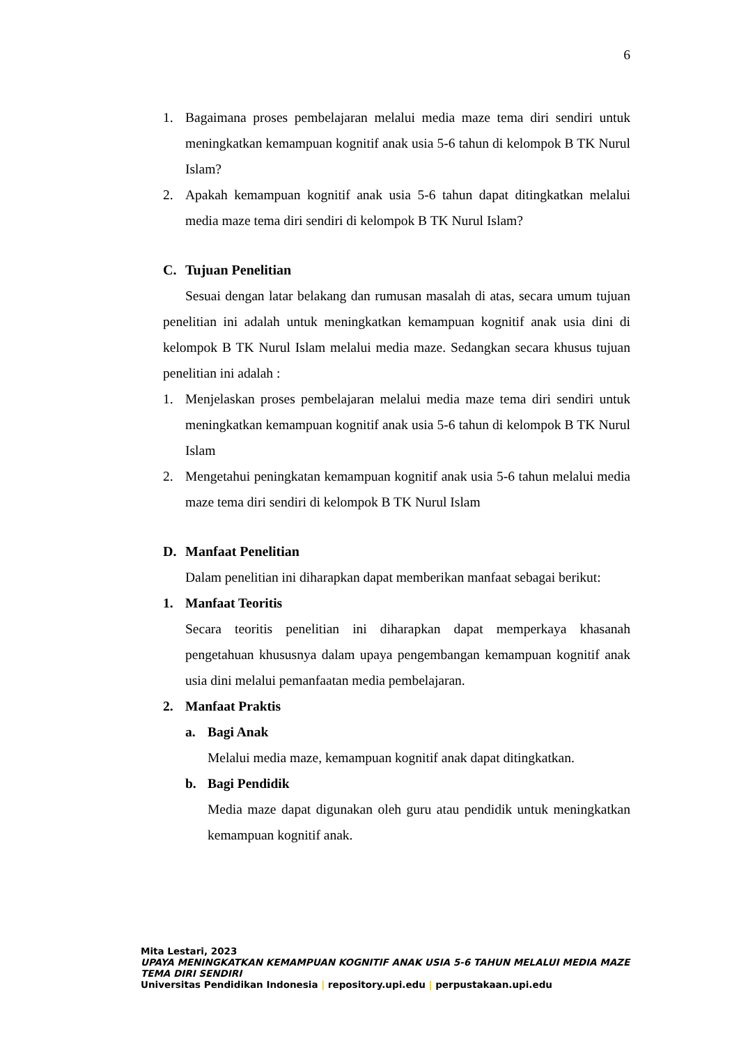6
1. Bagaimana proses pembelajaran melalui media maze tema diri sendiri untuk meningkatkan kemampuan kognitif anak usia 5-6 tahun di kelompok B TK Nurul Islam?
2. Apakah kemampuan kognitif anak usia 5-6 tahun dapat ditingkatkan melalui media maze tema diri sendiri di kelompok B TK Nurul Islam?
C. Tujuan Penelitian
Sesuai dengan latar belakang dan rumusan masalah di atas, secara umum tujuan penelitian ini adalah untuk meningkatkan kemampuan kognitif anak usia dini di kelompok B TK Nurul Islam melalui media maze. Sedangkan secara khusus tujuan penelitian ini adalah :
1. Menjelaskan proses pembelajaran melalui media maze tema diri sendiri untuk meningkatkan kemampuan kognitif anak usia 5-6 tahun di kelompok B TK Nurul Islam
2. Mengetahui peningkatan kemampuan kognitif anak usia 5-6 tahun melalui media maze tema diri sendiri di kelompok B TK Nurul Islam
D. Manfaat Penelitian
Dalam penelitian ini diharapkan dapat memberikan manfaat sebagai berikut:
1. Manfaat Teoritis
Secara teoritis penelitian ini diharapkan dapat memperkaya khasanah pengetahuan khususnya dalam upaya pengembangan kemampuan kognitif anak usia dini melalui pemanfaatan media pembelajaran.
2. Manfaat Praktis
a. Bagi Anak
Melalui media maze, kemampuan kognitif anak dapat ditingkatkan.
b. Bagi Pendidik
Media maze dapat digunakan oleh guru atau pendidik untuk meningkatkan kemampuan kognitif anak.
Mita Lestari, 2023
UPAYA MENINGKATKAN KEMAMPUAN KOGNITIF ANAK USIA 5-6 TAHUN MELALUI MEDIA MAZE
TEMA DIRI SENDIRI
Universitas Pendidikan Indonesia | repository.upi.edu | perpustakaan.upi.edu